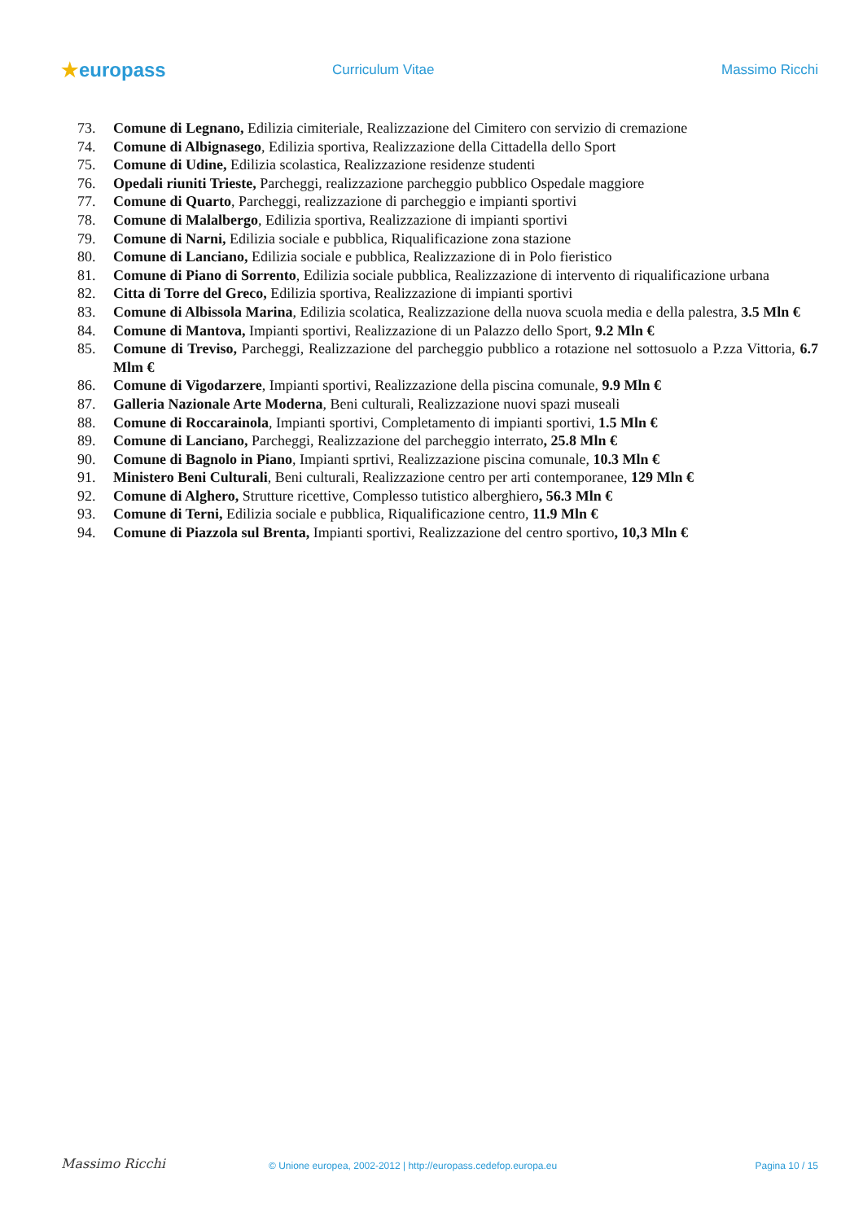★europass
Curriculum Vitae Massimo Ricchi
73. Comune di Legnano, Edilizia cimiteriale, Realizzazione del Cimitero con servizio di cremazione
74. Comune di Albignasego, Edilizia sportiva, Realizzazione della Cittadella dello Sport
75. Comune di Udine, Edilizia scolastica, Realizzazione residenze studenti
76. Opedali riuniti Trieste, Parcheggi, realizzazione parcheggio pubblico Ospedale maggiore
77. Comune di Quarto, Parcheggi, realizzazione di parcheggio e impianti sportivi
78. Comune di Malalbergo, Edilizia sportiva, Realizzazione di impianti sportivi
79. Comune di Narni, Edilizia sociale e pubblica, Riqualificazione zona stazione
80. Comune di Lanciano, Edilizia sociale e pubblica, Realizzazione di in Polo fieristico
81. Comune di Piano di Sorrento, Edilizia sociale pubblica, Realizzazione di intervento di riqualificazione urbana
82. Citta di Torre del Greco, Edilizia sportiva, Realizzazione di impianti sportivi
83. Comune di Albissola Marina, Edilizia scolatica, Realizzazione della nuova scuola media e della palestra, 3.5 Mln €
84. Comune di Mantova, Impianti sportivi, Realizzazione di un Palazzo dello Sport, 9.2 Mln €
85. Comune di Treviso, Parcheggi, Realizzazione del parcheggio pubblico a rotazione nel sottosuolo a P.zza Vittoria, 6.7 Mlm €
86. Comune di Vigodarzere, Impianti sportivi, Realizzazione della piscina comunale, 9.9 Mln €
87. Galleria Nazionale Arte Moderna, Beni culturali, Realizzazione nuovi spazi museali
88. Comune di Roccarainola, Impianti sportivi, Completamento di impianti sportivi, 1.5 Mln €
89. Comune di Lanciano, Parcheggi, Realizzazione del parcheggio interrato, 25.8 Mln €
90. Comune di Bagnolo in Piano, Impianti sprtivi, Realizzazione piscina comunale, 10.3 Mln €
91. Ministero Beni Culturali, Beni culturali, Realizzazione centro per arti contemporanee, 129 Mln €
92. Comune di Alghero, Strutture ricettive, Complesso tutistico alberghiero, 56.3 Mln €
93. Comune di Terni, Edilizia sociale e pubblica, Riqualificazione centro, 11.9 Mln €
94. Comune di Piazzola sul Brenta, Impianti sportivi, Realizzazione del centro sportivo, 10,3 Mln €
Massimo Ricchi
© Unione europea, 2002-2012 | http://europass.cedefop.europa.eu
Pagina 10 / 15